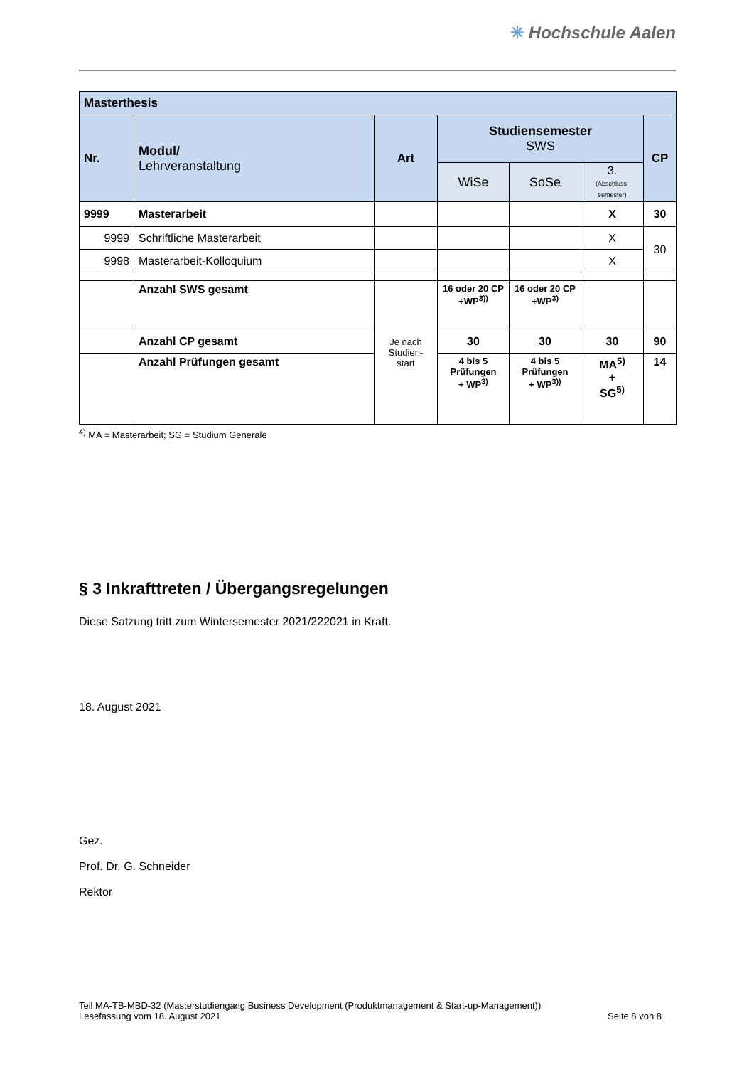✳ Hochschule Aalen
| Masterthesis | | | | | | |
| Nr. | Modul/ Lehrveranstaltung | Art | Studiensemester SWS | | | CP |
| | | | WiSe | SoSe | 3. (Abschluss- semester) | |
| 9999 | Masterarbeit | | | | X | 30 |
| 9999 | Schriftliche Masterarbeit | | | | X | 30 |
| 9998 | Masterarbeit-Kolloquium | | | | X | |
| | Anzahl SWS gesamt | Je nach Studien- start | 16 oder 20 CP +WP<sup>3))</sup> | 16 oder 20 CP +WP<sup>3)</sup> | | |
| | Anzahl CP gesamt | | 30 | 30 | 30 | 90 |
| | Anzahl Prüfungen gesamt | | 4 bis 5 Prüfungen + WP<sup>3)</sup> | 4 bis 5 Prüfungen + WP<sup>3))</sup> | MA<sup>5)</sup> + SG<sup>5)</sup> | 14 |
<sup>4)</sup> MA = Masterarbeit; SG = Studium Generale
§ 3 Inkrafttreten / Übergangsregelungen
Diese Satzung tritt zum Wintersemester 2021/222021 in Kraft.
18. August 2021
Gez.
Prof. Dr. G. Schneider
Rektor
Teil MA-TB-MBD-32 (Masterstudiengang Business Development (Produktmanagement & Start-up-Management))
Lesefassung vom 18. August 2021 Seite 8 von 8